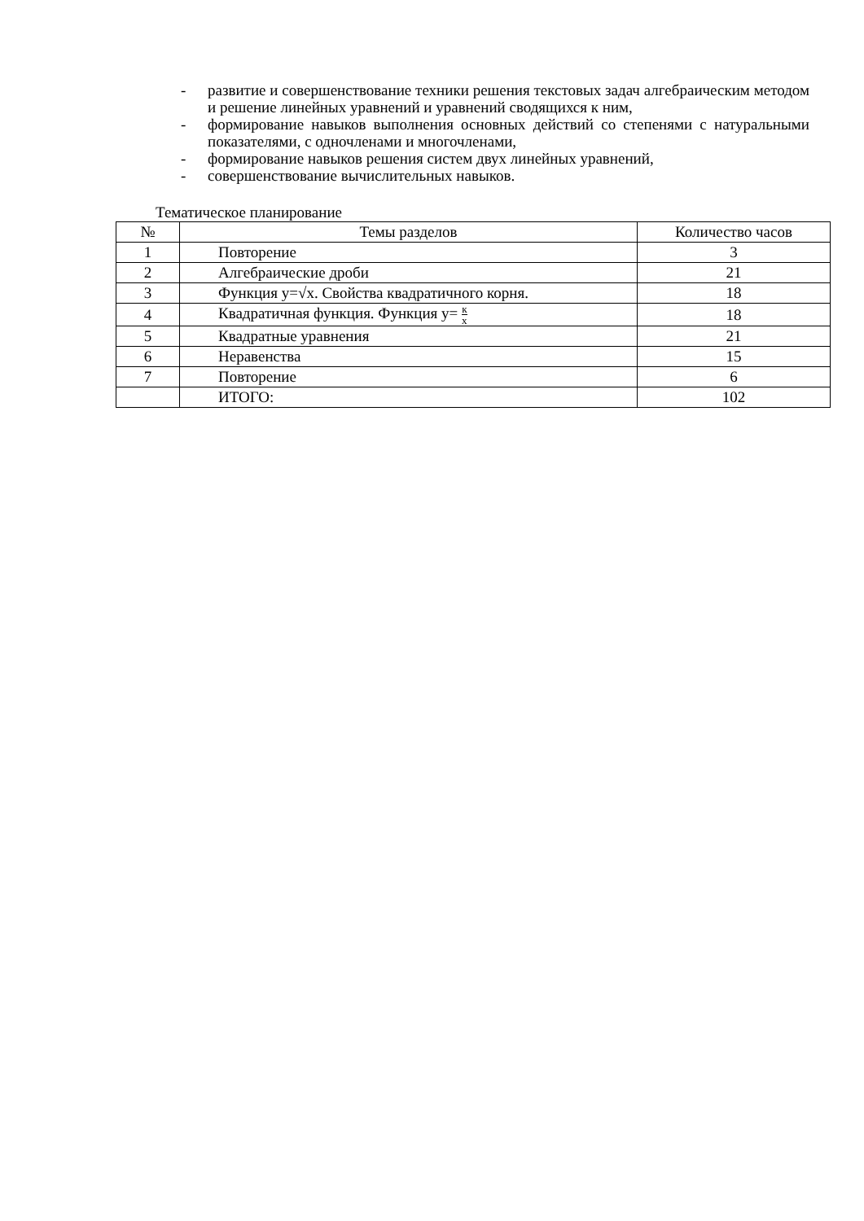- развитие и совершенствование техники решения текстовых задач алгебраическим методом и решение линейных уравнений и уравнений сводящихся к ним,
- формирование навыков выполнения основных действий со степенями с натуральными показателями, с одночленами и многочленами,
- формирование навыков решения систем двух линейных уравнений,
- совершенствование вычислительных навыков.
Тематическое планирование
| № | Темы разделов | Количество часов |
| --- | --- | --- |
| 1 | Повторение | 3 |
| 2 | Алгебраические дроби | 21 |
| 3 | Функция y=√x. Свойства квадратичного корня. | 18 |
| 4 | Квадратичная функция. Функция y= к x | 18 |
| 5 | Квадратные уравнения | 21 |
| 6 | Неравенства | 15 |
| 7 | Повторение | 6 |
| | ИТОГО: | 102 |